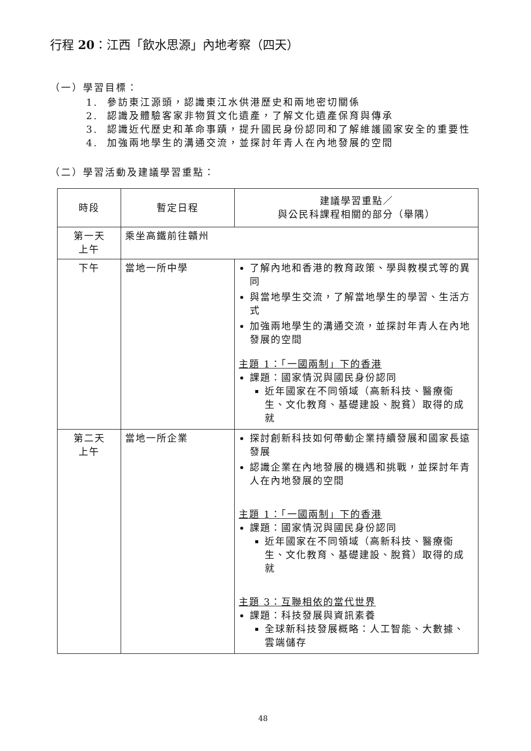行程 20：江西「飲水思源」內地考察（四天）
（一）學習目標：
1. 參訪東江源頭，認識東江水供港歷史和兩地密切關係
2. 認識及體驗客家非物質文化遺產，了解文化遺產保育與傳承
3. 認識近代歷史和革命事蹟，提升國民身份認同和了解維護國家安全的重要性
4. 加強兩地學生的溝通交流，並探討年青人在內地發展的空間
（二）學習活動及建議學習重點：
| 時段 | 暫定日程 | 建議學習重點／ 與公民科課程相關的部分（舉隅） |
| --- | --- | --- |
| 第一天 上午 | 乘坐高鐵前往贛州 | |
| 下午 | 當地一所中學 | 了解內地和香港的教育政策、學與教模式等的異同 與當地學生交流，了解當地學生的學習、生活方式 加強兩地學生的溝通交流，並探討年青人在內地發展的空間 主題 1：「一國兩制」下的香港 課題：國家情況與國民身份認同 近年國家在不同領域（高新科技、醫療衞生、文化教育、基礎建設、脫貧）取得的成就 |
| 第二天 上午 | 當地一所企業 | 探討創新科技如何帶動企業持續發展和國家長遠發展 認識企業在內地發展的機遇和挑戰，並探討年青人在內地發展的空間 主題 1：「一國兩制」下的香港 課題：國家情況與國民身份認同 近年國家在不同領域（高新科技、醫療衞生、文化教育、基礎建設、脫貧）取得的成就 主題 3：互聯相依的當代世界 課題：科技發展與資訊素養 全球新科技發展概略：人工智能、大數據、雲端儲存 |
48